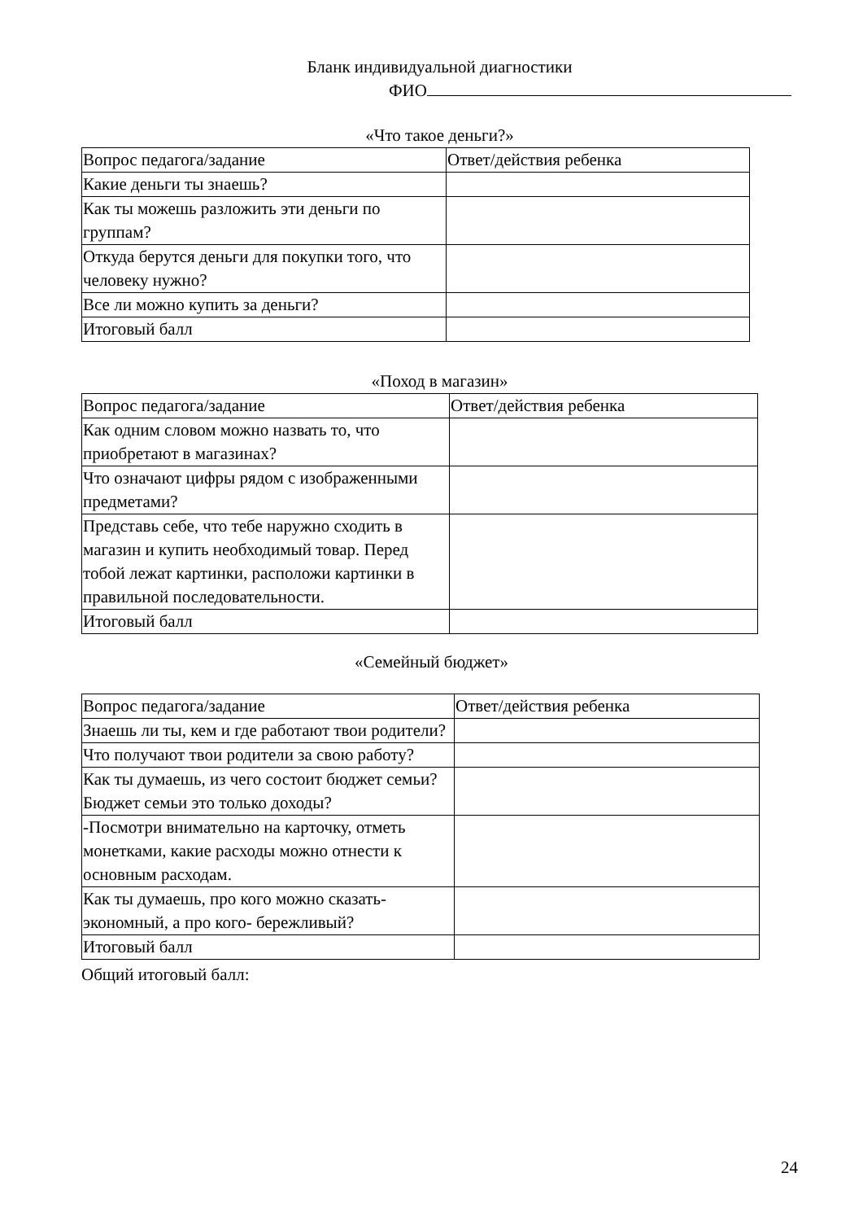Бланк индивидуальной диагностики
ФИО
«Что такое деньги?»
| Вопрос педагога/задание | Ответ/действия ребенка |
| Какие деньги ты знаешь? | |
| Как ты можешь разложить эти деньги по группам? | |
| Откуда берутся деньги для покупки того, что человеку нужно? | |
| Все ли можно купить за деньги? | |
| Итоговый балл | |
«Поход в магазин»
| Вопрос педагога/задание | Ответ/действия ребенка |
| Как одним словом можно назвать то, что приобретают в магазинах? | |
| Что означают цифры рядом с изображенными предметами? | |
| Представь себе, что тебе наружно сходить в магазин и купить необходимый товар. Перед тобой лежат картинки, расположи картинки в правильной последовательности. | |
| Итоговый балл | |
«Семейный бюджет»
| Вопрос педагога/задание | Ответ/действия ребенка |
| Знаешь ли ты, кем и где работают твои родители? | |
| Что получают твои родители за свою работу? | |
| Как ты думаешь, из чего состоит бюджет семьи? Бюджет семьи это только доходы? | |
| -Посмотри внимательно на карточку, отметь монетками, какие расходы можно отнести к основным расходам. | |
| Как ты думаешь, про кого можно сказать- экономный, а про кого- бережливый? | |
| Итоговый балл | |
Общий итоговый балл:
24